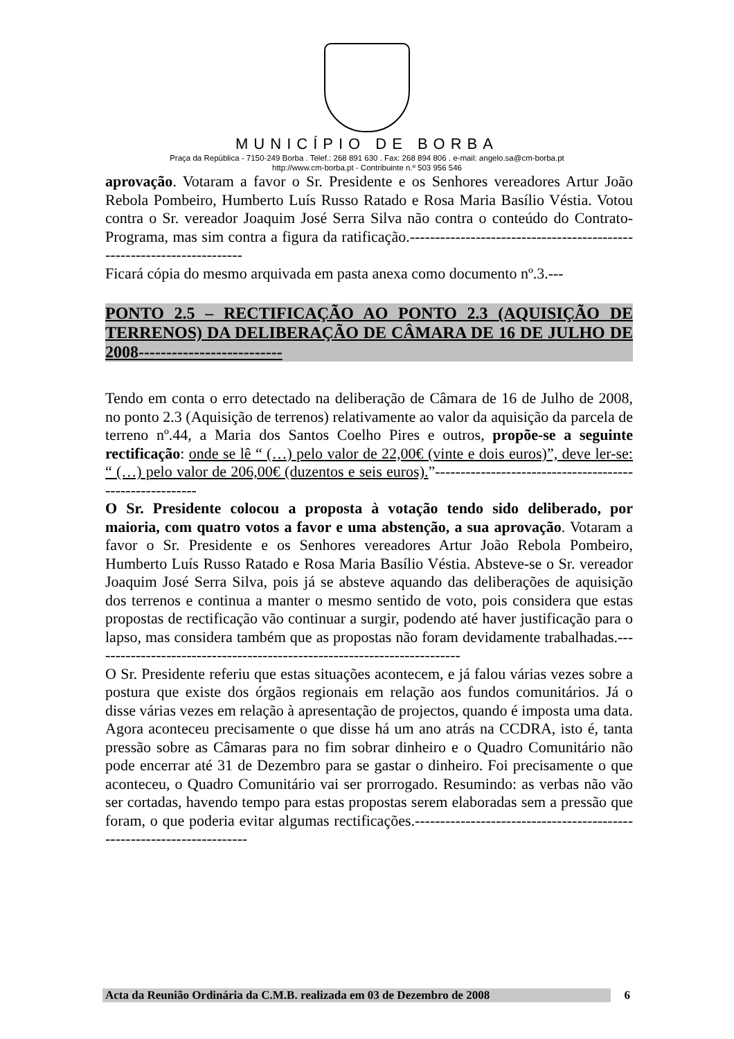MUNICÍPIO DE BORBA
Praça da República - 7150-249 Borba . Telef.: 268 891 630 . Fax: 268 894 806 . e-mail: angelo.sa@cm-borba.pt
http://www.cm-borba.pt - Contribuinte n.º 503 956 546
aprovação. Votaram a favor o Sr. Presidente e os Senhores vereadores Artur João Rebola Pombeiro, Humberto Luís Russo Ratado e Rosa Maria Basílio Véstia. Votou contra o Sr. vereador Joaquim José Serra Silva não contra o conteúdo do Contrato-Programa, mas sim contra a figura da ratificação.-----------------------------------------------------------------------
Ficará cópia do mesmo arquivada em pasta anexa como documento nº.3.---
PONTO 2.5 – RECTIFICAÇÃO AO PONTO 2.3 (AQUISIÇÃO DE TERRENOS) DA DELIBERAÇÃO DE CÂMARA DE 16 DE JULHO DE 2008--------------------------
Tendo em conta o erro detectado na deliberação de Câmara de 16 de Julho de 2008, no ponto 2.3 (Aquisição de terrenos) relativamente ao valor da aquisição da parcela de terreno nº.44, a Maria dos Santos Coelho Pires e outros, propõe-se a seguinte rectificação: onde se lê “ (…) pelo valor de 22,00€ (vinte e dois euros)”, deve ler-se: “ (…) pelo valor de 206,00€ (duzentos e seis euros).”---------------------------------------------------------
O Sr. Presidente colocou a proposta à votação tendo sido deliberado, por maioria, com quatro votos a favor e uma abstenção, a sua aprovação. Votaram a favor o Sr. Presidente e os Senhores vereadores Artur João Rebola Pombeiro, Humberto Luís Russo Ratado e Rosa Maria Basílio Véstia. Absteve-se o Sr. vereador Joaquim José Serra Silva, pois já se absteve aquando das deliberações de aquisição dos terrenos e continua a manter o mesmo sentido de voto, pois considera que estas propostas de rectificação vão continuar a surgir, podendo até haver justificação para o lapso, mas considera também que as propostas não foram devidamente trabalhadas.-------------------------------------------------------------------------
O Sr. Presidente referiu que estas situações acontecem, e já falou várias vezes sobre a postura que existe dos órgãos regionais em relação aos fundos comunitários. Já o disse várias vezes em relação à apresentação de projectos, quando é imposta uma data. Agora aconteceu precisamente o que disse há um ano atrás na CCDRA, isto é, tanta pressão sobre as Câmaras para no fim sobrar dinheiro e o Quadro Comunitário não pode encerrar até 31 de Dezembro para se gastar o dinheiro. Foi precisamente o que aconteceu, o Quadro Comunitário vai ser prorrogado. Resumindo: as verbas não vão ser cortadas, havendo tempo para estas propostas serem elaboradas sem a pressão que foram, o que poderia evitar algumas rectificações.-----------------------------------------------------------------------
Acta da Reunião Ordinária da C.M.B. realizada em 03 de Dezembro de 2008 6